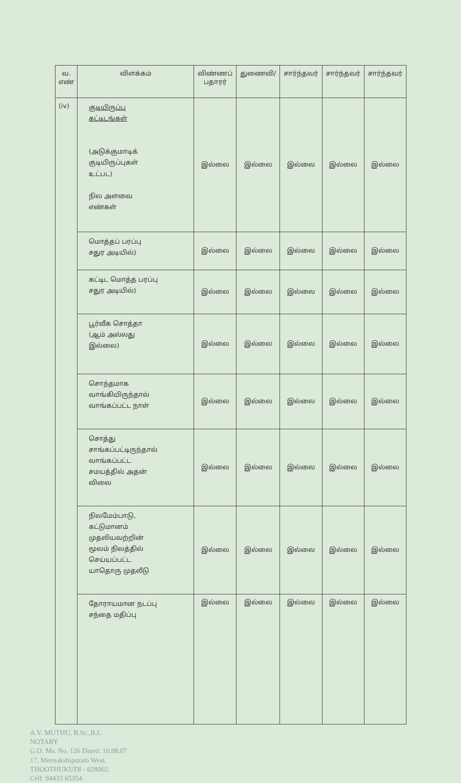| வ. எண் | விளக்கம் | விண்ணப் பதாரர் | துணைவி/ | சார்ந்தவர் | சார்ந்தவர் | சார்ந்தவர் |
| --- | --- | --- | --- | --- | --- | --- |
| (iv) | குடியிருப்பு கட்டிடங்கள் (அடுக்குமாடிக் குடியிருப்புகள் உட்பட) நில அளவை எண்கள் | இல்லை | இல்லை | இல்லை | இல்லை | இல்லை |
| | மொத்தப் பரப்பு சதுர அடியில்) | இல்லை | இல்லை | இல்லை | இல்லை | இல்லை |
| | கட்டிட மொத்த பரப்பு சதுர அடியில்) | இல்லை | இல்லை | இல்லை | இல்லை | இல்லை |
| | பூர்வீக சொத்தா (ஆம் அல்லது இல்லை) | இல்லை | இல்லை | இல்லை | இல்லை | இல்லை |
| | சொந்தமாக வாங்கியிருந்தால் வாங்கப்பட்ட நாள் | இல்லை | இல்லை | இல்லை | இல்லை | இல்லை |
| | சொத்து சாங்கப்பட்டிருந்தால் வாங்கப்பட்ட சமயத்தில் அதன் விலை | இல்லை | இல்லை | இல்லை | இல்லை | இல்லை |
| | நிலமேம்பாடு, கட்டுமானம் முதலியவற்றின் மூலம் நிலத்தில் செய்யப்பட்ட யாதொரு முதலீடு | இல்லை | இல்லை | இல்லை | இல்லை | இல்லை |
| | தோராயமான நடப்பு சந்தை மதிப்பு | இல்லை | இல்லை | இல்லை | இல்லை | இல்லை |
A.V. MUTHU, B.Sc.,B.L.
NOTARY
G.O. Ms. No. 126 Dated: 10.08.07
17, Meenakshipuram West,
THOOTHUKUDI - 628002.
Cell: 94433 65354